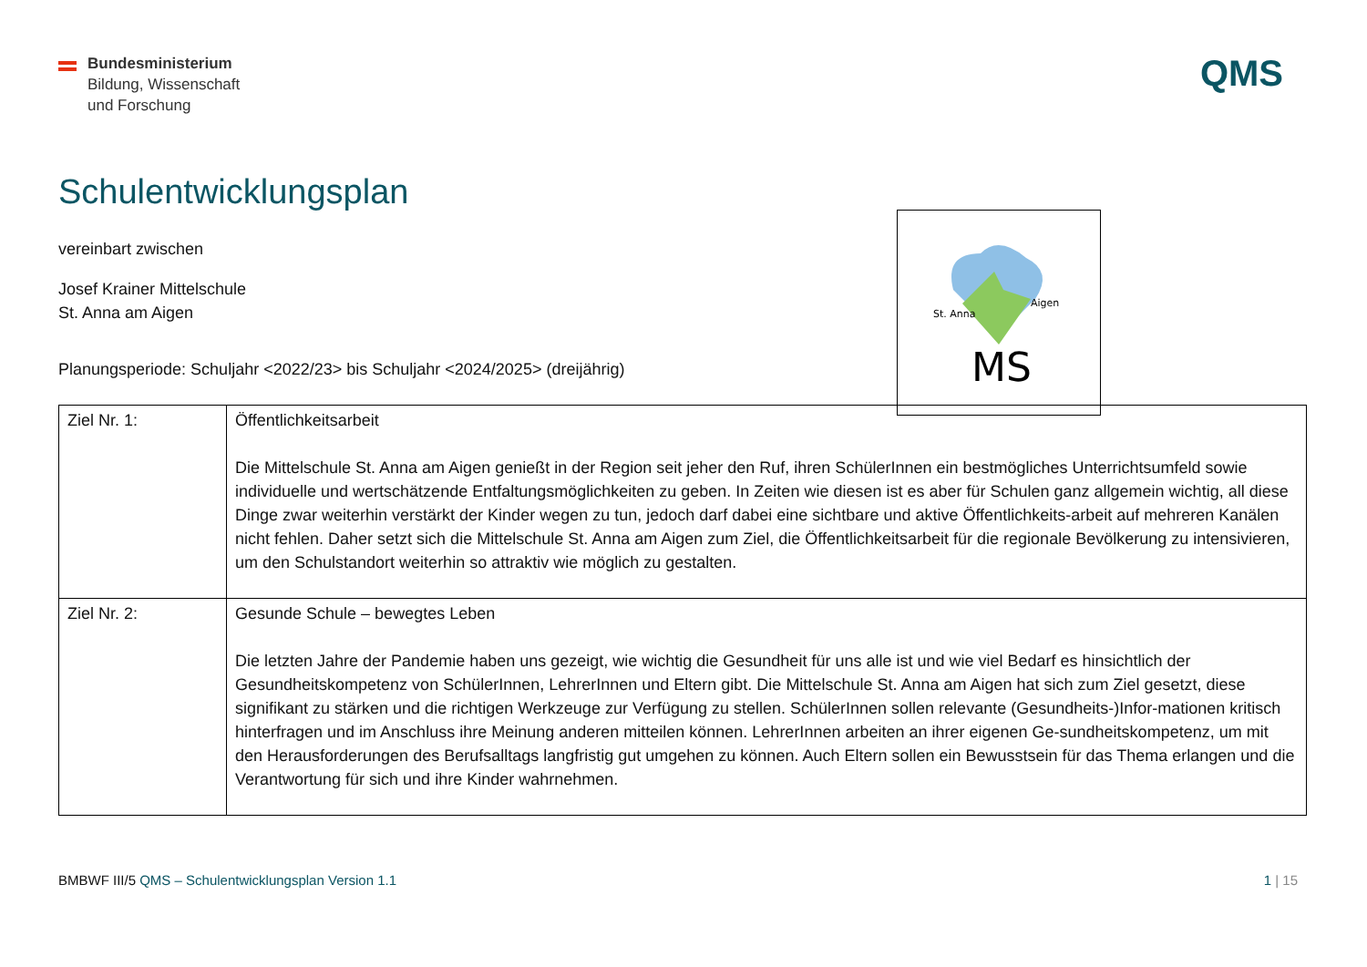Bundesministerium
Bildung, Wissenschaft
und Forschung
QMS
Schulentwicklungsplan
St. Anna
Aigen
MS
vereinbart zwischen
Josef Krainer Mittelschule
St. Anna am Aigen
Planungsperiode: Schuljahr <2022/23> bis Schuljahr <2024/2025> (dreijährig)
| Ziel Nr. 1: | Öffentlichkeitsarbeit Die Mittelschule St. Anna am Aigen genießt in der Region seit jeher den Ruf, ihren SchülerInnen ein bestmögliches Unterrichtsumfeld sowie individuelle und wertschätzende Entfaltungsmöglichkeiten zu geben. In Zeiten wie diesen ist es aber für Schulen ganz allgemein wichtig, all diese Dinge zwar weiterhin verstärkt der Kinder wegen zu tun, jedoch darf dabei eine sichtbare und aktive Öffentlichkeits-arbeit auf mehreren Kanälen nicht fehlen. Daher setzt sich die Mittelschule St. Anna am Aigen zum Ziel, die Öffentlichkeitsarbeit für die regionale Bevölkerung zu intensivieren, um den Schulstandort weiterhin so attraktiv wie möglich zu gestalten. |
| Ziel Nr. 2: | Gesunde Schule – bewegtes Leben Die letzten Jahre der Pandemie haben uns gezeigt, wie wichtig die Gesundheit für uns alle ist und wie viel Bedarf es hinsichtlich der Gesundheitskompetenz von SchülerInnen, LehrerInnen und Eltern gibt. Die Mittelschule St. Anna am Aigen hat sich zum Ziel gesetzt, diese signifikant zu stärken und die richtigen Werkzeuge zur Verfügung zu stellen. SchülerInnen sollen relevante (Gesundheits-)Infor-mationen kritisch hinterfragen und im Anschluss ihre Meinung anderen mitteilen können. LehrerInnen arbeiten an ihrer eigenen Ge-sundheitskompetenz, um mit den Herausforderungen des Berufsalltags langfristig gut umgehen zu können. Auch Eltern sollen ein Bewusstsein für das Thema erlangen und die Verantwortung für sich und ihre Kinder wahrnehmen. |
BMBWF III/5 QMS – Schulentwicklungsplan Version 1.1
1 | 15